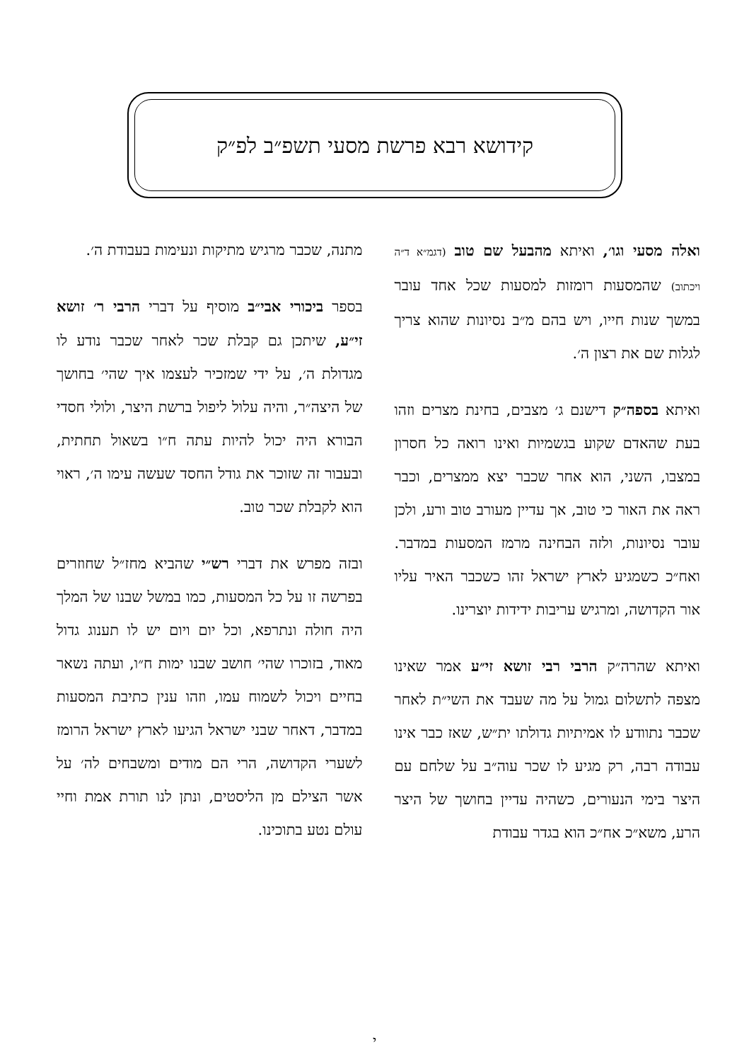קידושא רבא פרשת מסעי תשפ״ב לפ״ק
ואלה מסעי וגו׳, ואיתא מהבעל שם טוב (דגמ״א ד״ה ויכתוב) שהמסעות רומזות למסעות שכל אחד עובר במשך שנות חייו, ויש בהם מ״ב נסיונות שהוא צריך לגלות שם את רצון ה׳.
ואיתא בספה״ק דישנם ג׳ מצבים, בחינת מצרים וזהו בעת שהאדם שקוע בגשמיות ואינו רואה כל חסרון במצבו, השני, הוא אחר שכבר יצא ממצרים, וכבר ראה את האור כי טוב, אך עדיין מעורב טוב ורע, ולכן עובר נסיונות, ולזה הבחינה מרמז המסעות במדבר. ואח״כ כשמגיע לארץ ישראל זהו כשכבר האיר עליו אור הקדושה, ומרגיש עריבות ידידות יוצרינו.
ואיתא שהרה״ק הרבי רבי זושא זי״ע אמר שאינו מצפה לתשלום גמול על מה שעבד את השי״ת לאחר שכבר נתוודע לו אמיתיות גדולתו ית״ש, שאז כבר אינו עבודה רבה, רק מגיע לו שכר עוה״ב על שלחם עם היצר בימי הנעורים, כשהיה עדיין בחושך של היצר הרע, משא״כ אח״כ הוא בגדר עבודת
מתנה, שכבר מרגיש מתיקות ונעימות בעבודת ה׳.
בספר ביכורי אבי״ב מוסיף על דברי הרבי ר׳ זושא זי״ע, שיתכן גם קבלת שכר לאחר שכבר נודע לו מגדולת ה׳, על ידי שמזכיר לעצמו איך שהי׳ בחושך של היצה״ר, והיה עלול ליפול ברשת היצר, ולולי חסדי הבורא היה יכול להיות עתה ח״ו בשאול תחתית, ובעבור זה שזוכר את גודל החסד שעשה עימו ה׳, ראוי הוא לקבלת שכר טוב.
ובזה מפרש את דברי רש״י שהביא מחז״ל שחוזרים בפרשה זו על כל המסעות, כמו במשל שבנו של המלך היה חולה ונתרפא, וכל יום ויום יש לו תענוג גדול מאוד, בזוכרו שהי׳ חושב שבנו ימות ח״ו, ועתה נשאר בחיים ויכול לשמוח עמו, וזהו ענין כתיבת המסעות במדבר, דאחר שבני ישראל הגיעו לארץ ישראל הרומז לשערי הקדושה, הרי הם מודים ומשבחים לה׳ על אשר הצילם מן הליסטים, ונתן לנו תורת אמת וחיי עולם נטע בתוכינו.
י